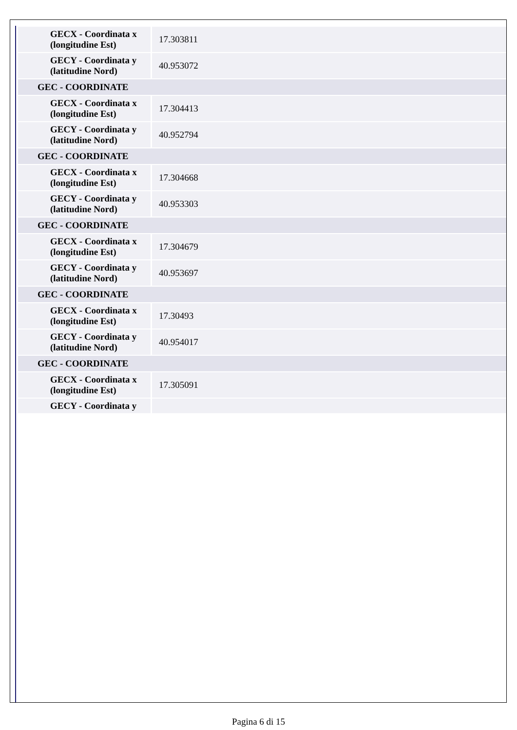| GECX - Coordinata x (longitudine Est) | 17.303811 |
| GECY - Coordinata y (latitudine Nord) | 40.953072 |
| GEC - COORDINATE | |
| GECX - Coordinata x (longitudine Est) | 17.304413 |
| GECY - Coordinata y (latitudine Nord) | 40.952794 |
| GEC - COORDINATE | |
| GECX - Coordinata x (longitudine Est) | 17.304668 |
| GECY - Coordinata y (latitudine Nord) | 40.953303 |
| GEC - COORDINATE | |
| GECX - Coordinata x (longitudine Est) | 17.304679 |
| GECY - Coordinata y (latitudine Nord) | 40.953697 |
| GEC - COORDINATE | |
| GECX - Coordinata x (longitudine Est) | 17.30493 |
| GECY - Coordinata y (latitudine Nord) | 40.954017 |
| GEC - COORDINATE | |
| GECX - Coordinata x (longitudine Est) | 17.305091 |
| GECY - Coordinata y | |
Pagina 6 di 15